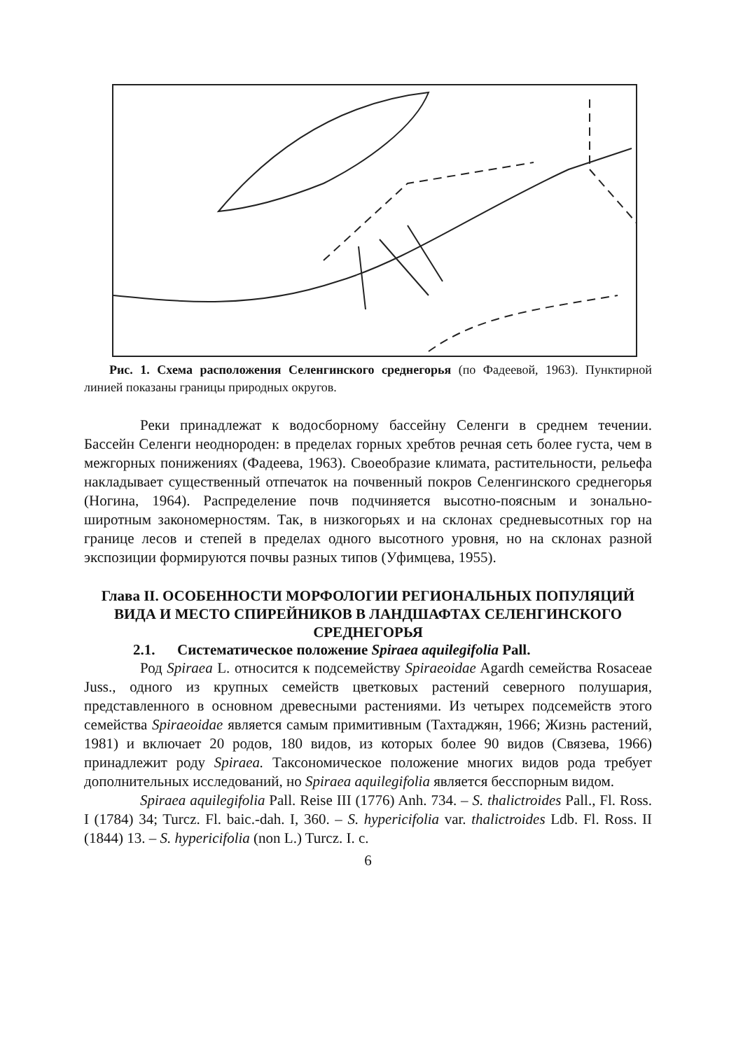Рис. 1. Схема расположения Селенгинского среднегорья (по Фадеевой, 1963). Пунктирной линией показаны границы природных округов.
Реки принадлежат к водосборному бассейну Селенги в среднем течении. Бассейн Селенги неоднороден: в пределах горных хребтов речная сеть более густа, чем в межгорных понижениях (Фадеева, 1963). Своеобразие климата, растительности, рельефа накладывает существенный отпечаток на почвенный покров Селенгинского среднегорья (Ногина, 1964). Распределение почв подчиняется высотно-поясным и зонально-широтным закономерностям. Так, в низкогорьях и на склонах средневысотных гор на границе лесов и степей в пределах одного высотного уровня, но на склонах разной экспозиции формируются почвы разных типов (Уфимцева, 1955).
Глава II. ОСОБЕННОСТИ МОРФОЛОГИИ РЕГИОНАЛЬНЫХ ПОПУЛЯЦИЙ ВИДА И МЕСТО СПИРЕЙНИКОВ В ЛАНДШАФТАХ СЕЛЕНГИНСКОГО СРЕДНЕГОРЬЯ
2.1. Систематическое положение Spiraea aquilegifolia Pall.
Род Spiraea L. относится к подсемейству Spiraeoidae Agardh семейства Rosaceae Juss., одного из крупных семейств цветковых растений северного полушария, представленного в основном древесными растениями. Из четырех подсемейств этого семейства Spiraeoidae является самым примитивным (Тахтаджян, 1966; Жизнь растений, 1981) и включает 20 родов, 180 видов, из которых более 90 видов (Связева, 1966) принадлежит роду Spiraea. Таксономическое положение многих видов рода требует дополнительных исследований, но Spiraea aquilegifolia является бесспорным видом.
Spiraea aquilegifolia Pall. Reise III (1776) Anh. 734. – S. thalictroides Pall., Fl. Ross. I (1784) 34; Turcz. Fl. baic.-dah. I, 360. – S. hypericifolia var. thalictroides Ldb. Fl. Ross. II (1844) 13. – S. hypericifolia (non L.) Turcz. I. c.
6